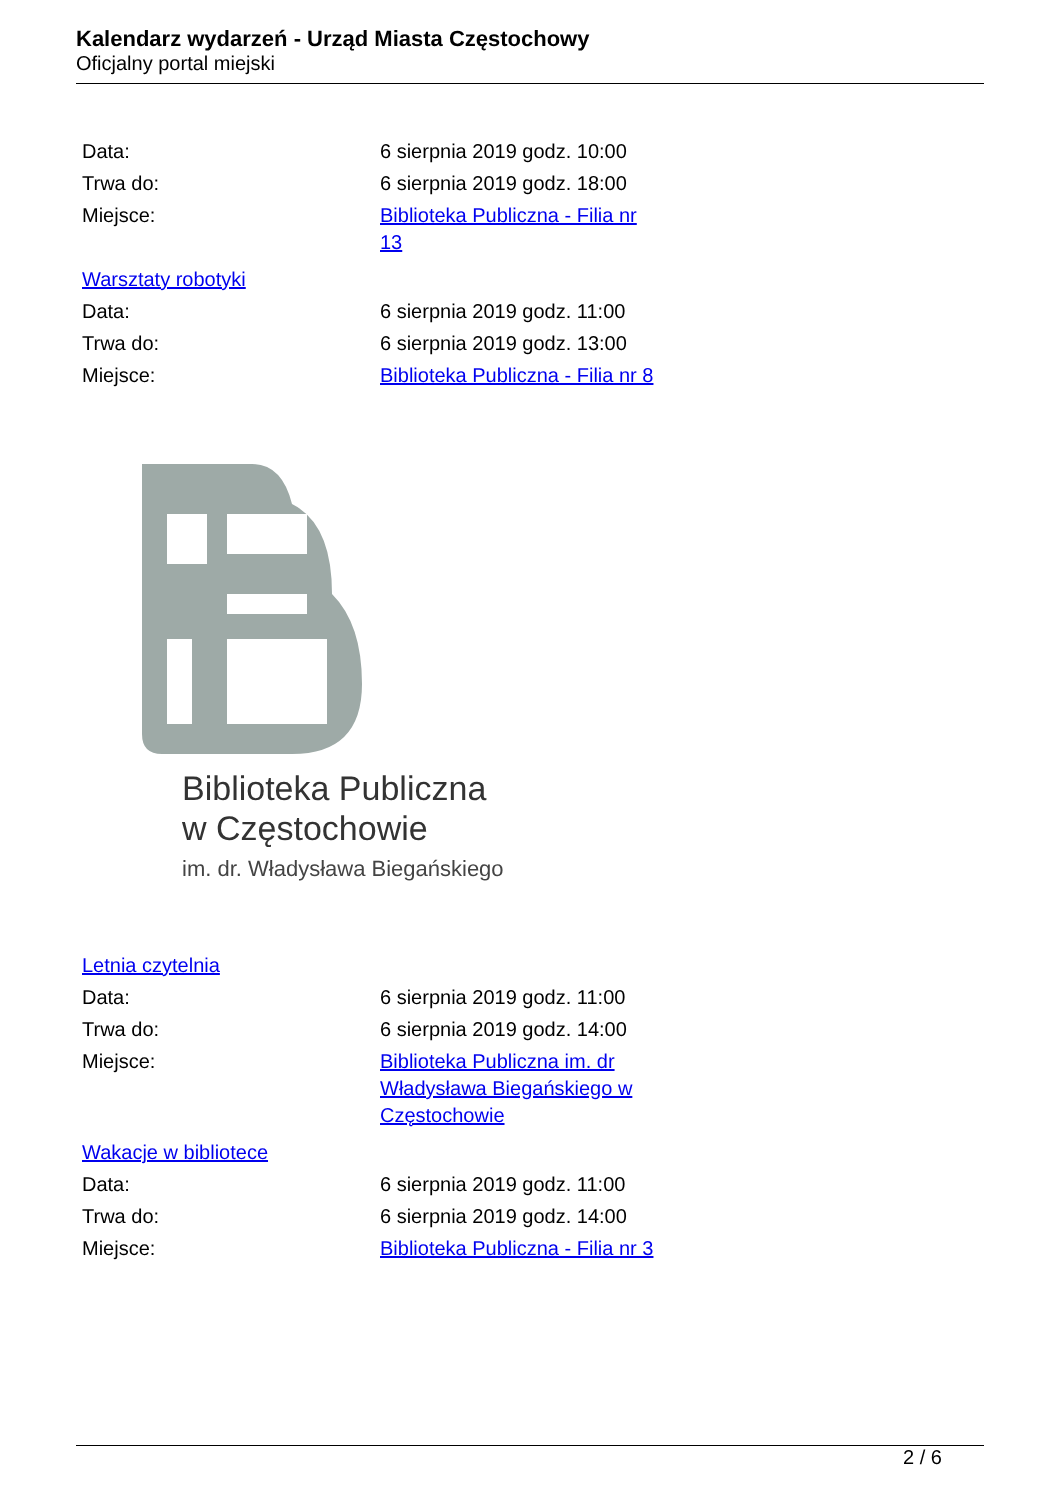Kalendarz wydarzeń - Urząd Miasta Częstochowy
Oficjalny portal miejski
| Data: | 6 sierpnia 2019 godz. 10:00 |
| Trwa do: | 6 sierpnia 2019 godz. 18:00 |
| Miejsce: | Biblioteka Publiczna - Filia nr 13 |
Warsztaty robotyki
| Data: | 6 sierpnia 2019 godz. 11:00 |
| Trwa do: | 6 sierpnia 2019 godz. 13:00 |
| Miejsce: | Biblioteka Publiczna - Filia nr 8 |
Biblioteka Publiczna
w Częstochowie
im. dr. Władysława Biegańskiego
Letnia czytelnia
| Data: | 6 sierpnia 2019 godz. 11:00 |
| Trwa do: | 6 sierpnia 2019 godz. 14:00 |
| Miejsce: | Biblioteka Publiczna im. dr Władysława Biegańskiego w Częstochowie |
Wakacje w bibliotece
| Data: | 6 sierpnia 2019 godz. 11:00 |
| Trwa do: | 6 sierpnia 2019 godz. 14:00 |
| Miejsce: | Biblioteka Publiczna - Filia nr 3 |
2 / 6